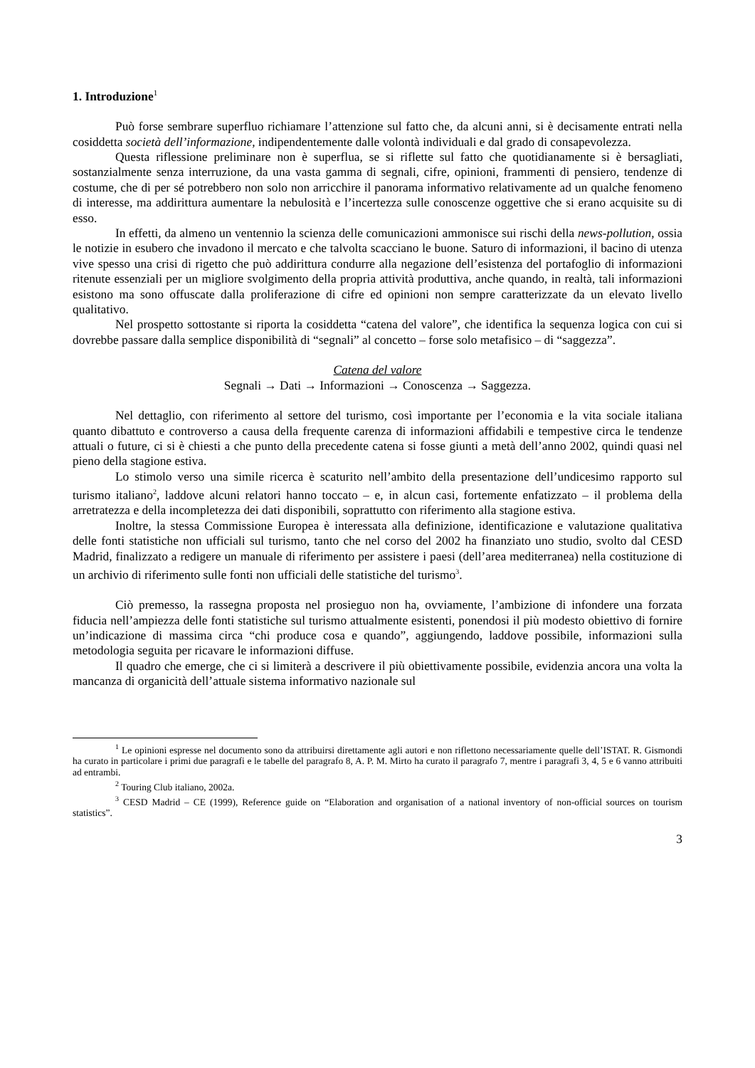1. Introduzione<sup>1</sup>
Può forse sembrare superfluo richiamare l’attenzione sul fatto che, da alcuni anni, si è decisamente entrati nella cosiddetta società dell’informazione, indipendentemente dalle volontà individuali e dal grado di consapevolezza.
Questa riflessione preliminare non è superflua, se si riflette sul fatto che quotidianamente si è bersagliati, sostanzialmente senza interruzione, da una vasta gamma di segnali, cifre, opinioni, frammenti di pensiero, tendenze di costume, che di per sé potrebbero non solo non arricchire il panorama informativo relativamente ad un qualche fenomeno di interesse, ma addirittura aumentare la nebulosità e l’incertezza sulle conoscenze oggettive che si erano acquisite su di esso.
In effetti, da almeno un ventennio la scienza delle comunicazioni ammonisce sui rischi della news-pollution, ossia le notizie in esubero che invadono il mercato e che talvolta scacciano le buone. Saturo di informazioni, il bacino di utenza vive spesso una crisi di rigetto che può addirittura condurre alla negazione dell’esistenza del portafoglio di informazioni ritenute essenziali per un migliore svolgimento della propria attività produttiva, anche quando, in realtà, tali informazioni esistono ma sono offuscate dalla proliferazione di cifre ed opinioni non sempre caratterizzate da un elevato livello qualitativo.
Nel prospetto sottostante si riporta la cosiddetta “catena del valore”, che identifica la sequenza logica con cui si dovrebbe passare dalla semplice disponibilità di “segnali” al concetto – forse solo metafisico – di “saggezza”.
Catena del valore
Segnali → Dati → Informazioni → Conoscenza → Saggezza.
Nel dettaglio, con riferimento al settore del turismo, così importante per l’economia e la vita sociale italiana quanto dibattuto e controverso a causa della frequente carenza di informazioni affidabili e tempestive circa le tendenze attuali o future, ci si è chiesti a che punto della precedente catena si fosse giunti a metà dell’anno 2002, quindi quasi nel pieno della stagione estiva.
Lo stimolo verso una simile ricerca è scaturito nell’ambito della presentazione dell’undicesimo rapporto sul turismo italiano<sup>2</sup>, laddove alcuni relatori hanno toccato – e, in alcun casi, fortemente enfatizzato – il problema della arretratezza e della incompletezza dei dati disponibili, soprattutto con riferimento alla stagione estiva.
Inoltre, la stessa Commissione Europea è interessata alla definizione, identificazione e valutazione qualitativa delle fonti statistiche non ufficiali sul turismo, tanto che nel corso del 2002 ha finanziato uno studio, svolto dal CESD Madrid, finalizzato a redigere un manuale di riferimento per assistere i paesi (dell’area mediterranea) nella costituzione di un archivio di riferimento sulle fonti non ufficiali delle statistiche del turismo<sup>3</sup>.
Ciò premesso, la rassegna proposta nel prosieguo non ha, ovviamente, l’ambizione di infondere una forzata fiducia nell’ampiezza delle fonti statistiche sul turismo attualmente esistenti, ponendosi il più modesto obiettivo di fornire un’indicazione di massima circa “chi produce cosa e quando”, aggiungendo, laddove possibile, informazioni sulla metodologia seguita per ricavare le informazioni diffuse.
Il quadro che emerge, che ci si limiterà a descrivere il più obiettivamente possibile, evidenzia ancora una volta la mancanza di organicità dell’attuale sistema informativo nazionale sul
<sup>1</sup> Le opinioni espresse nel documento sono da attribuirsi direttamente agli autori e non riflettono necessariamente quelle dell’ISTAT. R. Gismondi ha curato in particolare i primi due paragrafi e le tabelle del paragrafo 8, A. P. M. Mirto ha curato il paragrafo 7, mentre i paragrafi 3, 4, 5 e 6 vanno attribuiti ad entrambi.
<sup>2</sup> Touring Club italiano, 2002a.
<sup>3</sup> CESD Madrid – CE (1999), Reference guide on “Elaboration and organisation of a national inventory of non-official sources on tourism statistics”.
3